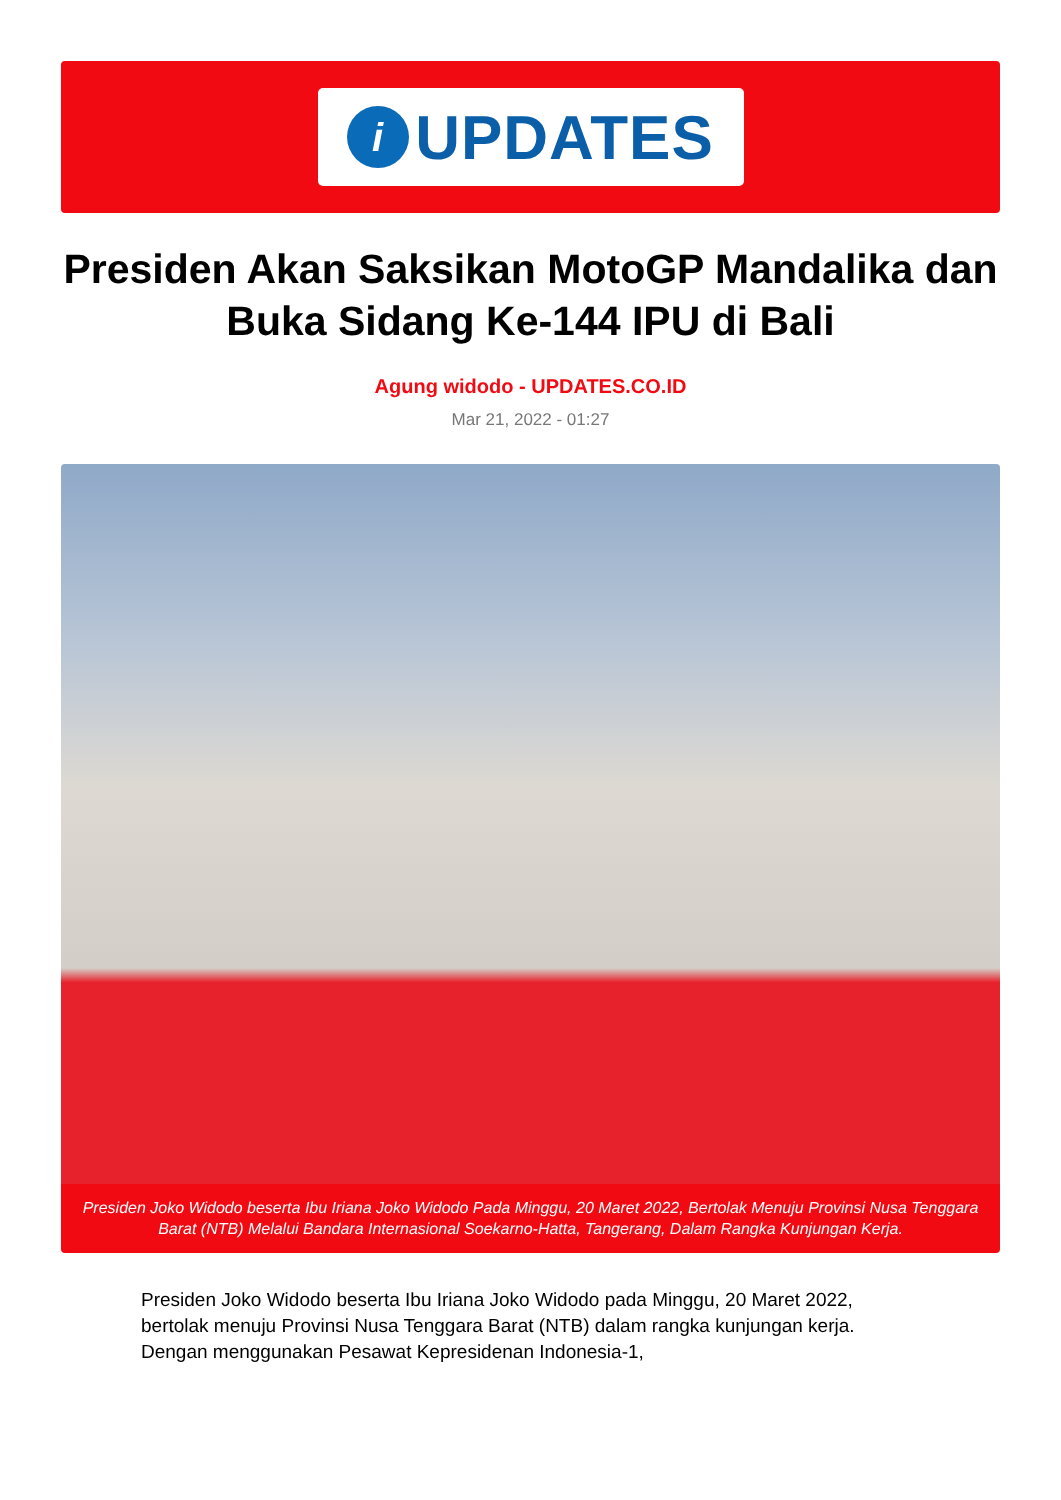i UPDATES
Presiden Akan Saksikan MotoGP Mandalika dan Buka Sidang Ke-144 IPU di Bali
Agung widodo - UPDATES.CO.ID
Mar 21, 2022 - 01:27
Presiden Joko Widodo beserta Ibu Iriana Joko Widodo Pada Minggu, 20 Maret 2022, Bertolak Menuju Provinsi Nusa Tenggara Barat (NTB) Melalui Bandara Internasional Soekarno-Hatta, Tangerang, Dalam Rangka Kunjungan Kerja.
Presiden Joko Widodo beserta Ibu Iriana Joko Widodo pada Minggu, 20 Maret 2022, bertolak menuju Provinsi Nusa Tenggara Barat (NTB) dalam rangka kunjungan kerja. Dengan menggunakan Pesawat Kepresidenan Indonesia-1,